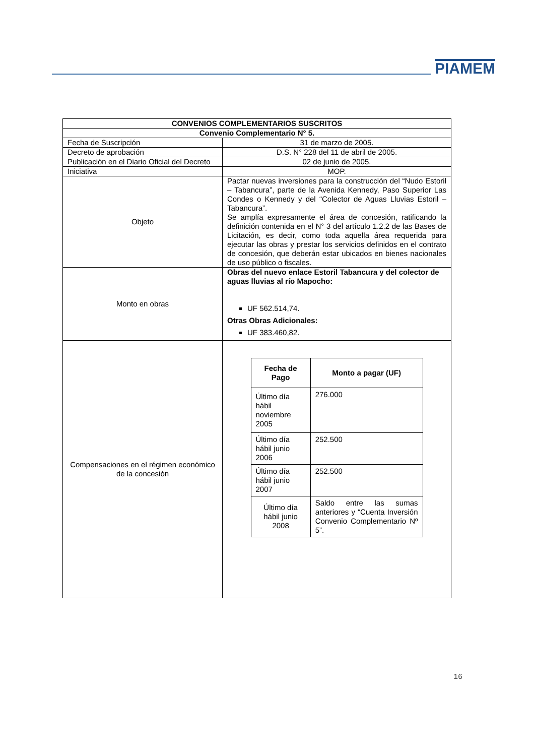PIAMEM
| CONVENIOS COMPLEMENTARIOS SUSCRITOS | |
| --- | --- |
| Convenio Complementario N° 5. | |
| Fecha de Suscripción | 31 de marzo de 2005. |
| Decreto de aprobación | D.S. N° 228 del 11 de abril de 2005. |
| Publicación en el Diario Oficial del Decreto | 02 de junio de 2005. |
| Iniciativa | MOP. |
| Objeto | Pactar nuevas inversiones para la construcción del “Nudo Estoril – Tabancura”, parte de la Avenida Kennedy, Paso Superior Las Condes o Kennedy y del “Colector de Aguas Lluvias Estoril – Tabancura”. Se amplía expresamente el área de concesión, ratificando la definición contenida en el N° 3 del artículo 1.2.2 de las Bases de Licitación, es decir, como toda aquella área requerida para ejecutar las obras y prestar los servicios definidos en el contrato de concesión, que deberán estar ubicados en bienes nacionales de uso público o fiscales. |
| Monto en obras | Obras del nuevo enlace Estoril Tabancura y del colector de aguas lluvias al río Mapocho: UF 562.514,74. Otras Obras Adicionales: UF 383.460,82. |
| Compensaciones en el régimen económico de la concesión | / Fecha de Pago / Monto a pagar (UF) / / --- / --- / / Último día hábil noviembre 2005 / 276.000 / / Último día hábil junio 2006 / 252.500 / / Último día hábil junio 2007 / 252.500 / / Último día hábil junio 2008 / Saldo entre las sumas anteriores y “Cuenta Inversión Convenio Complementario Nº 5”. / |
16